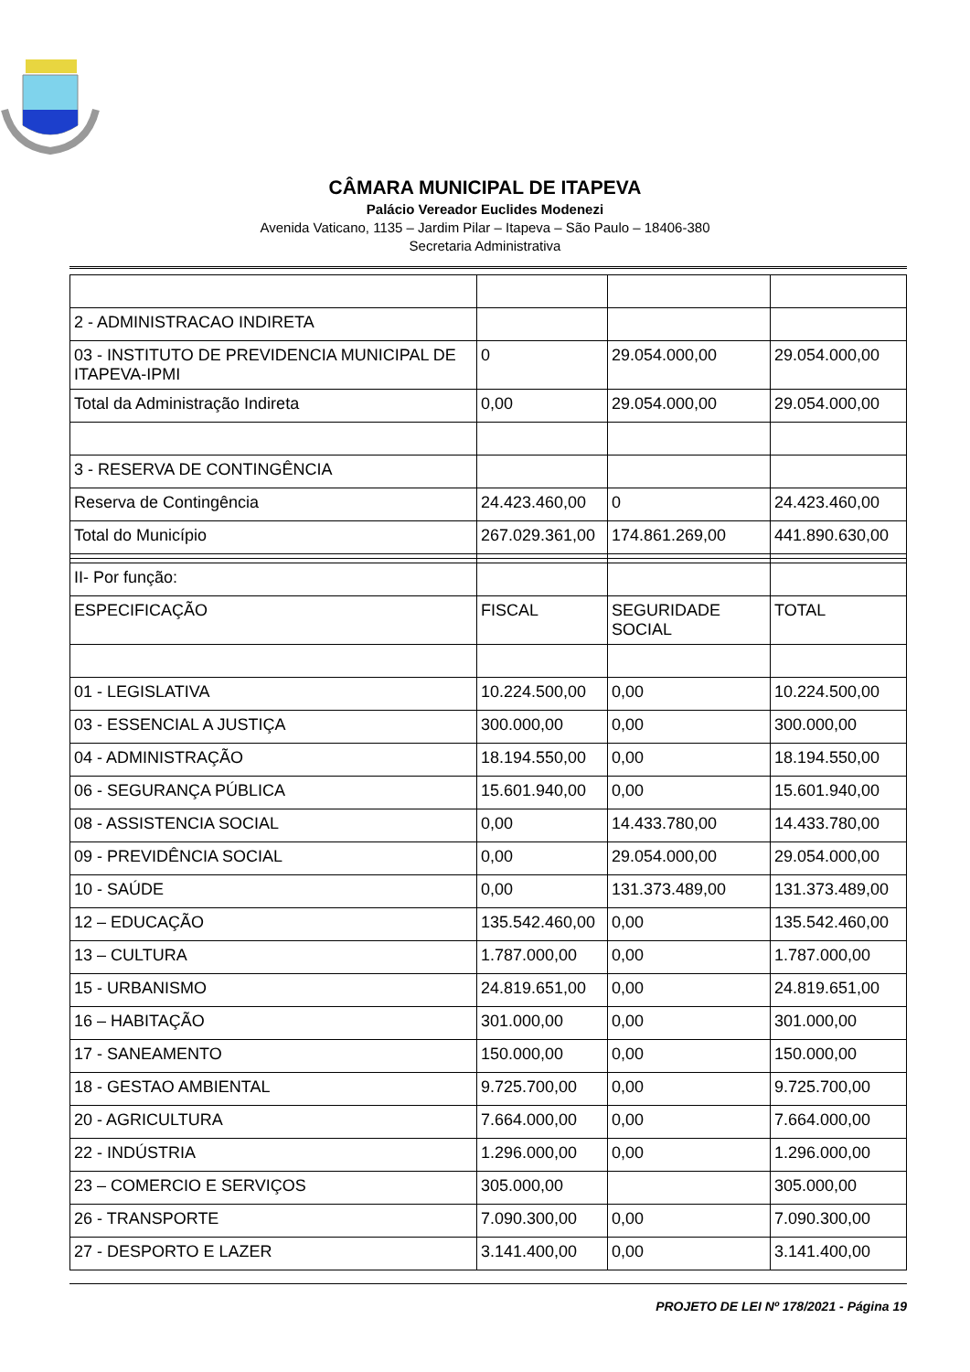CÂMARA MUNICIPAL DE ITAPEVA
Palácio Vereador Euclides Modenezi
Avenida Vaticano, 1135 – Jardim Pilar – Itapeva – São Paulo – 18406-380
Secretaria Administrativa
| 2 - ADMINISTRACAO INDIRETA | | | |
| 03 - INSTITUTO DE PREVIDENCIA MUNICIPAL DE ITAPEVA-IPMI | 0 | 29.054.000,00 | 29.054.000,00 |
| Total da Administração Indireta | 0,00 | 29.054.000,00 | 29.054.000,00 |
| 3 - RESERVA DE CONTINGÊNCIA | | | |
| Reserva de Contingência | 24.423.460,00 | 0 | 24.423.460,00 |
| Total do Município | 267.029.361,00 | 174.861.269,00 | 441.890.630,00 |
| II- Por função: | | | |
| ESPECIFICAÇÃO | FISCAL | SEGURIDADE SOCIAL | TOTAL |
| 01 - LEGISLATIVA | 10.224.500,00 | 0,00 | 10.224.500,00 |
| 03 - ESSENCIAL A JUSTIÇA | 300.000,00 | 0,00 | 300.000,00 |
| 04 - ADMINISTRAÇÃO | 18.194.550,00 | 0,00 | 18.194.550,00 |
| 06 - SEGURANÇA PÚBLICA | 15.601.940,00 | 0,00 | 15.601.940,00 |
| 08 - ASSISTENCIA SOCIAL | 0,00 | 14.433.780,00 | 14.433.780,00 |
| 09 - PREVIDÊNCIA SOCIAL | 0,00 | 29.054.000,00 | 29.054.000,00 |
| 10 - SAÚDE | 0,00 | 131.373.489,00 | 131.373.489,00 |
| 12 – EDUCAÇÃO | 135.542.460,00 | 0,00 | 135.542.460,00 |
| 13 – CULTURA | 1.787.000,00 | 0,00 | 1.787.000,00 |
| 15 - URBANISMO | 24.819.651,00 | 0,00 | 24.819.651,00 |
| 16 – HABITAÇÃO | 301.000,00 | 0,00 | 301.000,00 |
| 17 - SANEAMENTO | 150.000,00 | 0,00 | 150.000,00 |
| 18 - GESTAO AMBIENTAL | 9.725.700,00 | 0,00 | 9.725.700,00 |
| 20 - AGRICULTURA | 7.664.000,00 | 0,00 | 7.664.000,00 |
| 22 - INDÚSTRIA | 1.296.000,00 | 0,00 | 1.296.000,00 |
| 23 – COMERCIO E SERVIÇOS | 305.000,00 | | 305.000,00 |
| 26 - TRANSPORTE | 7.090.300,00 | 0,00 | 7.090.300,00 |
| 27 - DESPORTO E LAZER | 3.141.400,00 | 0,00 | 3.141.400,00 |
PROJETO DE LEI Nº 178/2021 - Página 19